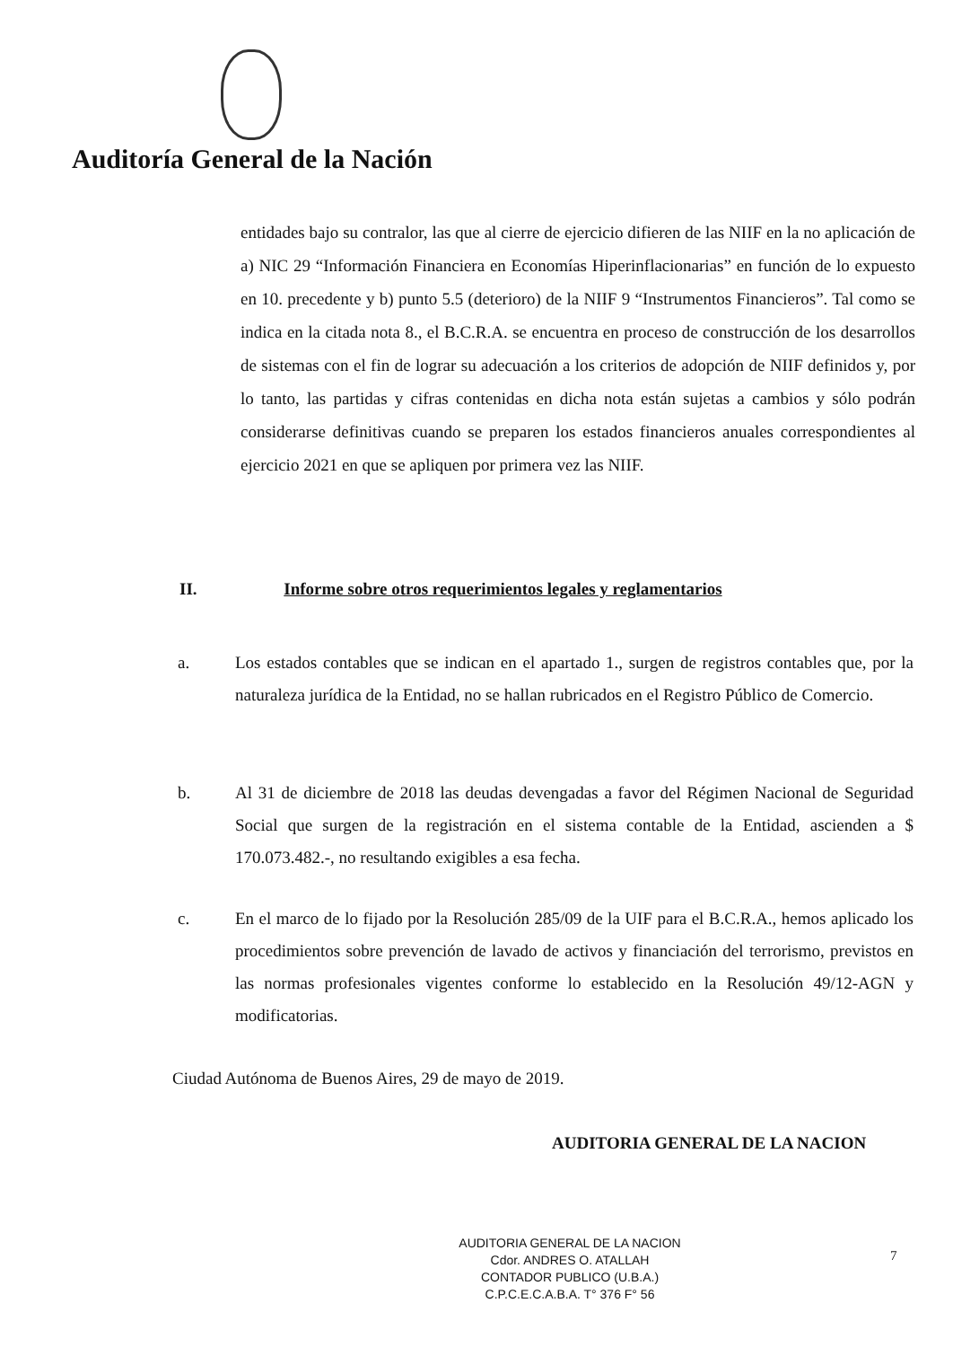Auditoría General de la Nación
entidades bajo su contralor, las que al cierre de ejercicio difieren de las NIIF en la no aplicación de a) NIC 29 “Información Financiera en Economías Hiperinflacionarias” en función de lo expuesto en 10. precedente y b) punto 5.5 (deterioro) de la NIIF 9 “Instrumentos Financieros”. Tal como se indica en la citada nota 8., el B.C.R.A. se encuentra en proceso de construcción de los desarrollos de sistemas con el fin de lograr su adecuación a los criterios de adopción de NIIF definidos y, por lo tanto, las partidas y cifras contenidas en dicha nota están sujetas a cambios y sólo podrán considerarse definitivas cuando se preparen los estados financieros anuales correspondientes al ejercicio 2021 en que se apliquen por primera vez las NIIF.
II. Informe sobre otros requerimientos legales y reglamentarios
a. Los estados contables que se indican en el apartado 1., surgen de registros contables que, por la naturaleza jurídica de la Entidad, no se hallan rubricados en el Registro Público de Comercio.
b. Al 31 de diciembre de 2018 las deudas devengadas a favor del Régimen Nacional de Seguridad Social que surgen de la registración en el sistema contable de la Entidad, ascienden a $ 170.073.482.-, no resultando exigibles a esa fecha.
c. En el marco de lo fijado por la Resolución 285/09 de la UIF para el B.C.R.A., hemos aplicado los procedimientos sobre prevención de lavado de activos y financiación del terrorismo, previstos en las normas profesionales vigentes conforme lo establecido en la Resolución 49/12-AGN y modificatorias.
Ciudad Autónoma de Buenos Aires, 29 de mayo de 2019.
AUDITORIA GENERAL DE LA NACION
AUDITORIA GENERAL DE LA NACION
Cdor. ANDRES O. ATALLAH
CONTADOR PUBLICO (U.B.A.)
C.P.C.E.C.A.B.A. T° 376 F° 56
7